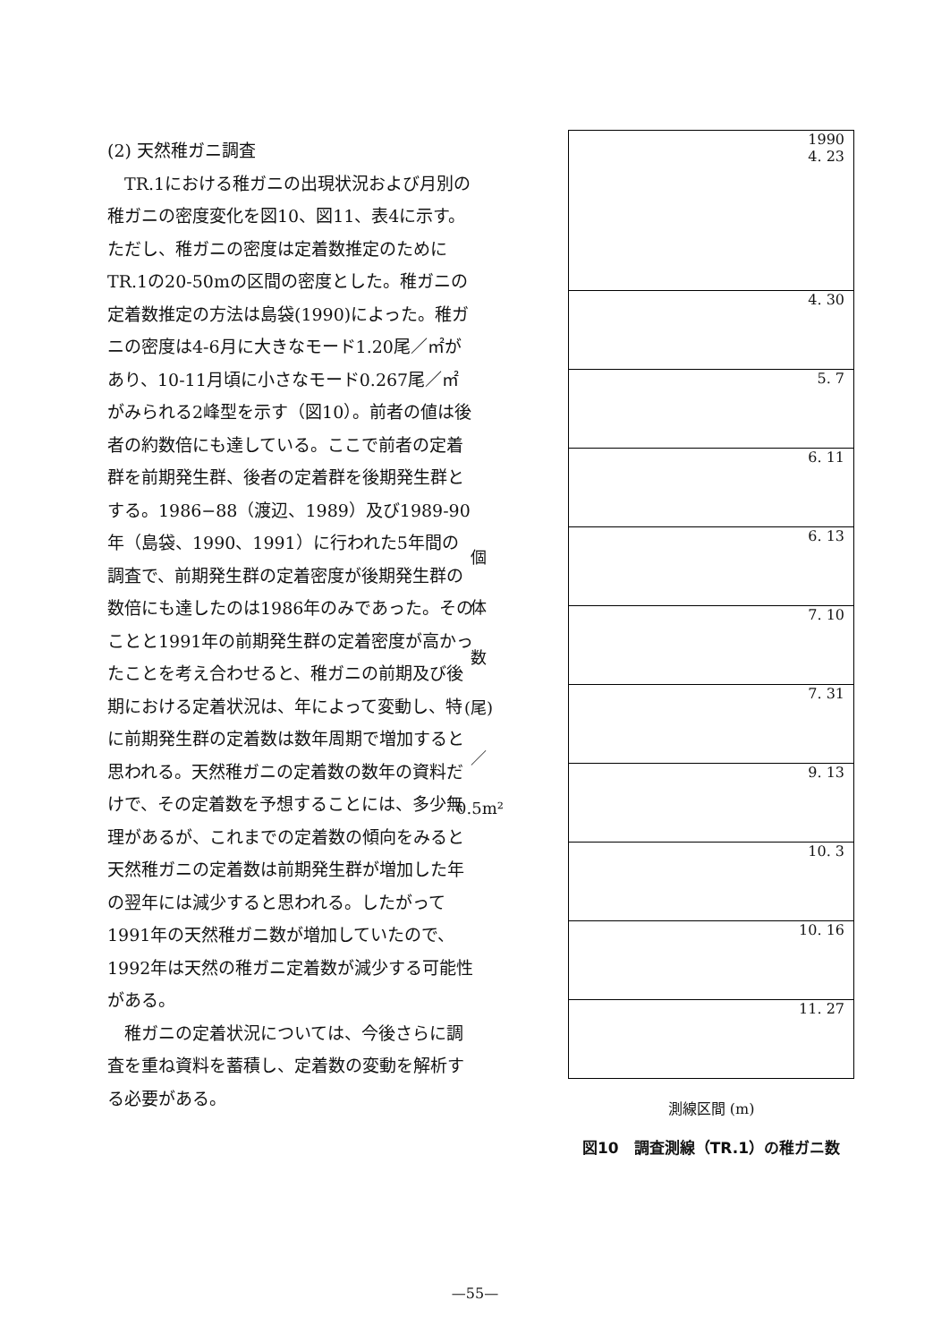(2) 天然稚ガニ調査
　TR.1における稚ガニの出現状況および月別の稚ガニの密度変化を図10、図11、表4に示す。ただし、稚ガニの密度は定着数推定のためにTR.1の20-50mの区間の密度とした。稚ガニの定着数推定の方法は島袋(1990)によった。稚ガニの密度は4-6月に大きなモード1.20尾／㎡があり、10-11月頃に小さなモード0.267尾／㎡がみられる2峰型を示す（図10）。前者の値は後者の約数倍にも達している。ここで前者の定着群を前期発生群、後者の定着群を後期発生群とする。1986−88（渡辺、1989）及び1989-90年（島袋、1990、1991）に行われた5年間の調査で、前期発生群の定着密度が後期発生群の数倍にも達したのは1986年のみであった。そのことと1991年の前期発生群の定着密度が高かったことを考え合わせると、稚ガニの前期及び後期における定着状況は、年によって変動し、特に前期発生群の定着数は数年周期で増加すると思われる。天然稚ガニの定着数の数年の資料だけで、その定着数を予想することには、多少無理があるが、これまでの定着数の傾向をみると天然稚ガニの定着数は前期発生群が増加した年の翌年には減少すると思われる。したがって1991年の天然稚ガニ数が増加していたので、1992年は天然の稚ガニ定着数が減少する可能性がある。
　稚ガニの定着状況については、今後さらに調査を重ね資料を蓄積し、定着数の変動を解析する必要がある。
個
体
数
(尾)
／
0.5m²
1990
4. 23
4. 30
5. 7
6. 11
6. 13
7. 10
7. 31
9. 13
10. 3
10. 16
11. 27
測線区間 (m)
図10　調査測線（TR.1）の稚ガニ数
—55—